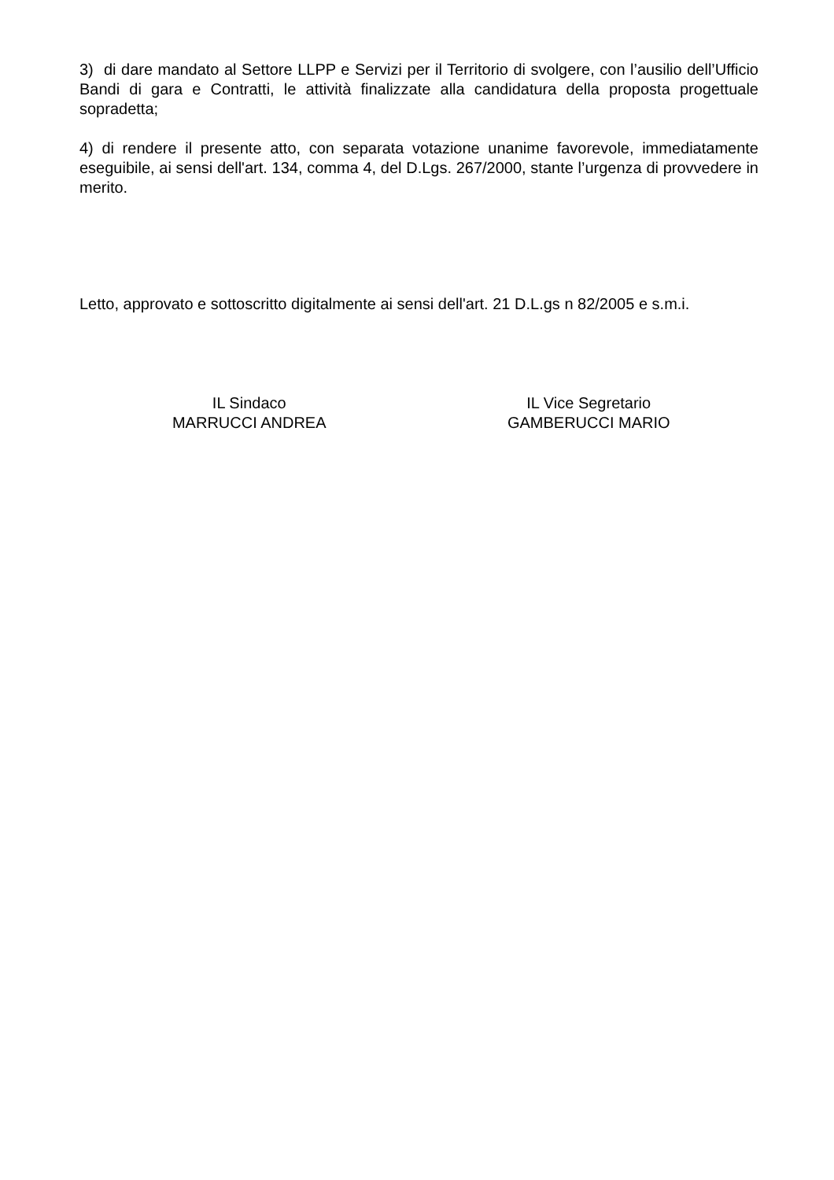3) di dare mandato al Settore LLPP e Servizi per il Territorio di svolgere, con l’ausilio dell’Ufficio Bandi di gara e Contratti, le attività finalizzate alla candidatura della proposta progettuale sopradetta;
4) di rendere il presente atto, con separata votazione unanime favorevole, immediatamente eseguibile, ai sensi dell'art. 134, comma 4, del D.Lgs. 267/2000, stante l’urgenza di provvedere in merito.
Letto, approvato e sottoscritto digitalmente ai sensi dell'art. 21 D.L.gs n 82/2005 e s.m.i.
IL Sindaco
MARRUCCI ANDREA
IL Vice Segretario
GAMBERUCCI MARIO